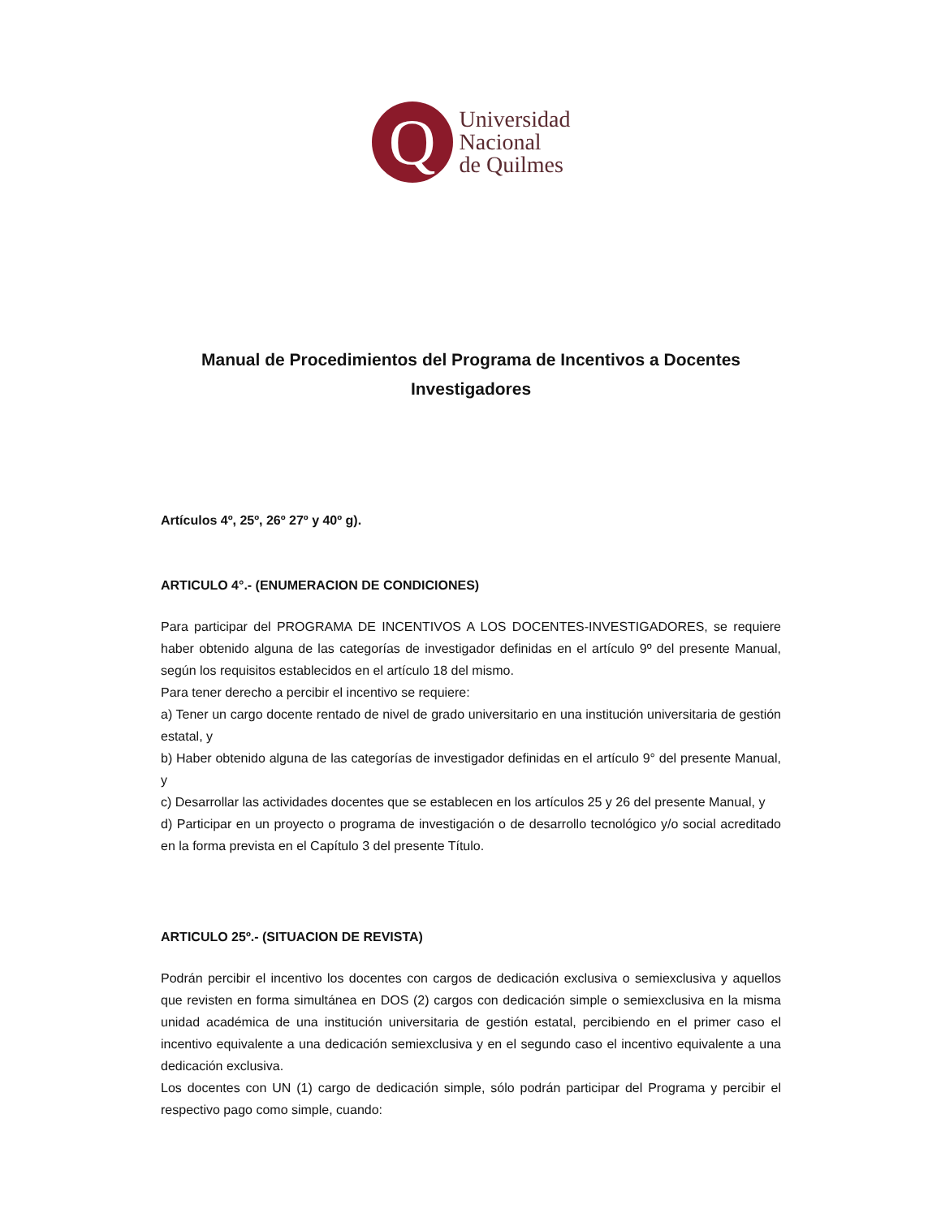Q
Universidad
Nacional
de Quilmes
Manual de Procedimientos del Programa de Incentivos a Docentes Investigadores
Artículos 4º, 25º, 26º 27º y 40º g).
ARTICULO 4°.- (ENUMERACION DE CONDICIONES)
Para participar del PROGRAMA DE INCENTIVOS A LOS DOCENTES-INVESTIGADORES, se requiere haber obtenido alguna de las categorías de investigador definidas en el artículo 9º del presente Manual, según los requisitos establecidos en el artículo 18 del mismo.
Para tener derecho a percibir el incentivo se requiere:
a) Tener un cargo docente rentado de nivel de grado universitario en una institución universitaria de gestión estatal, y
b) Haber obtenido alguna de las categorías de investigador definidas en el artículo 9° del presente Manual, y
c) Desarrollar las actividades docentes que se establecen en los artículos 25 y 26 del presente Manual, y
d) Participar en un proyecto o programa de investigación o de desarrollo tecnológico y/o social acreditado en la forma prevista en el Capítulo 3 del presente Título.
ARTICULO 25º.- (SITUACION DE REVISTA)
Podrán percibir el incentivo los docentes con cargos de dedicación exclusiva o semiexclusiva y aquellos que revisten en forma simultánea en DOS (2) cargos con dedicación simple o semiexclusiva en la misma unidad académica de una institución universitaria de gestión estatal, percibiendo en el primer caso el incentivo equivalente a una dedicación semiexclusiva y en el segundo caso el incentivo equivalente a una dedicación exclusiva.
Los docentes con UN (1) cargo de dedicación simple, sólo podrán participar del Programa y percibir el respectivo pago como simple, cuando: